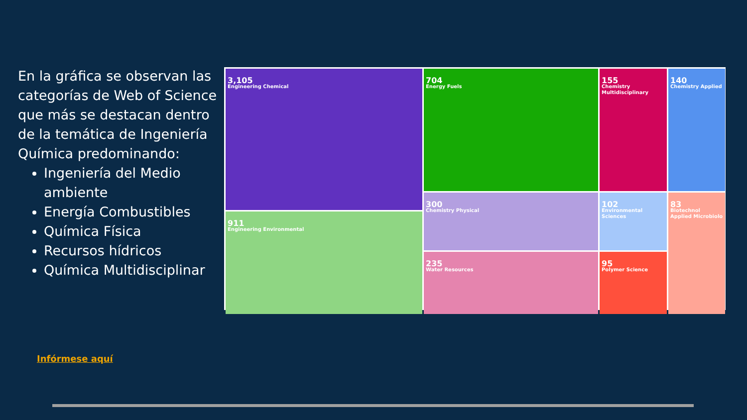En la gráfica se observan las categorías de Web of Science que más se destacan dentro de la temática de Ingeniería Química predominando:
Ingeniería del Medio ambiente
Energía Combustibles
Química Física
Recursos hídricos
Química Multidisciplinar
3,105
Engineering Chemical
704
Energy Fuels
155
Chemistry Multidisciplinary
140
Chemistry Applied
911
Engineering Environmental
300
Chemistry Physical
102
Environmental Sciences
83
Biotechnol Applied Microbiolo
235
Water Resources
95
Polymer Science
Infórmese aquí